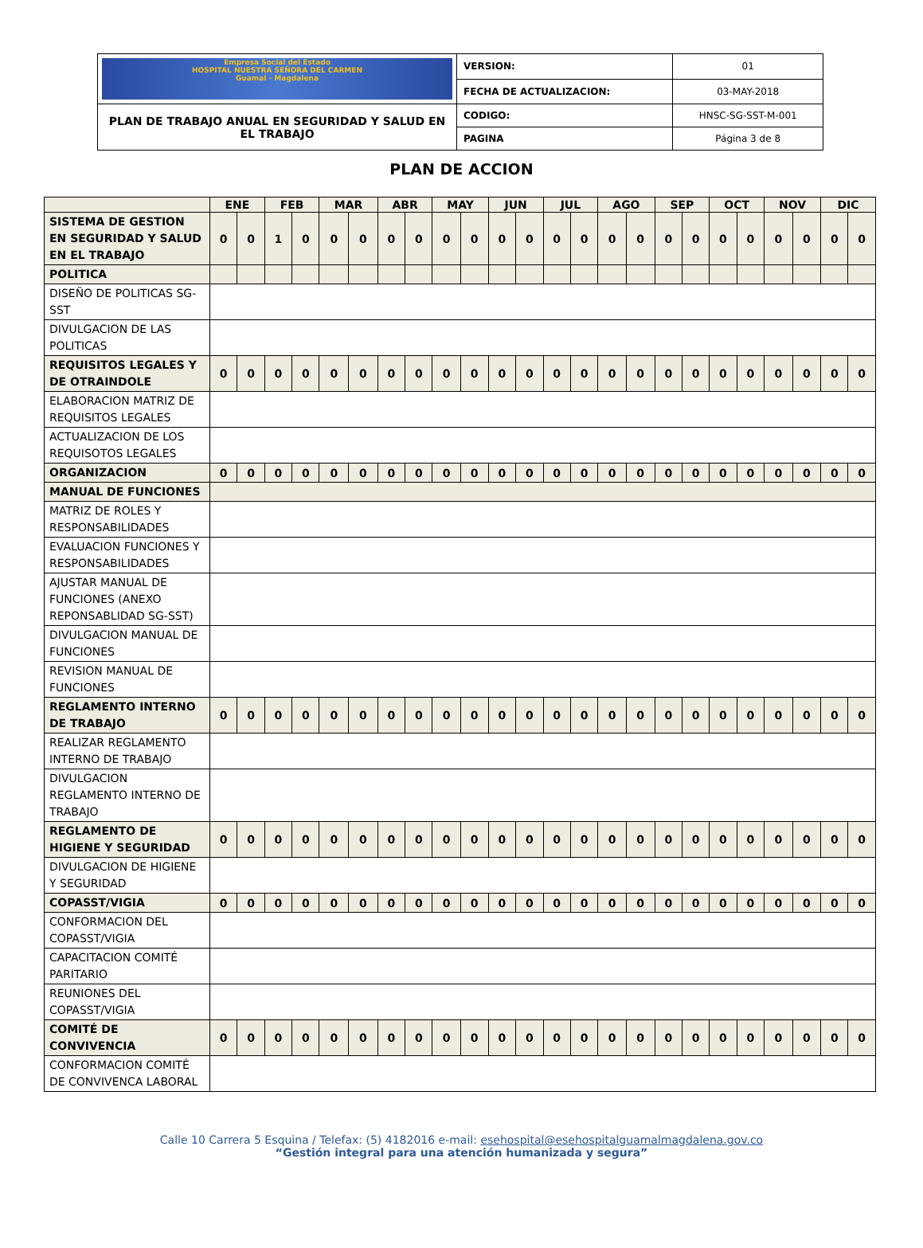| Empresa Social del Estado HOSPITAL NUESTRA SEÑORA DEL CARMEN Guamal - Magdalena | VERSION: | 01 |
| | FECHA DE ACTUALIZACION: | 03-MAY-2018 |
| PLAN DE TRABAJO ANUAL EN SEGURIDAD Y SALUD EN EL TRABAJO | CODIGO: | HNSC-SG-SST-M-001 |
| | PAGINA | Página 3 de 8 |
PLAN DE ACCION
| | ENE | | FEB | | MAR | | ABR | | MAY | | JUN | | JUL | | AGO | | SEP | | OCT | | NOV | | DIC | |
| --- | --- | --- | --- | --- | --- | --- | --- | --- | --- | --- | --- | --- | --- | --- | --- | --- | --- | --- | --- | --- | --- | --- | --- | --- |
| SISTEMA DE GESTION EN SEGURIDAD Y SALUD EN EL TRABAJO | 0 | 0 | 1 | 0 | 0 | 0 | 0 | 0 | 0 | 0 | 0 | 0 | 0 | 0 | 0 | 0 | 0 | 0 | 0 | 0 | 0 | 0 | 0 | 0 |
| POLITICA | | | | | | | | | | | | | | | | | | | | | | | | |
| DISEÑO DE POLITICAS SG-SST | | | | | | | | | | | | | | | | | | | | | | | | |
| DIVULGACION DE LAS POLITICAS | | | | | | | | | | | | | | | | | | | | | | | | |
| REQUISITOS LEGALES Y DE OTRAINDOLE | 0 | 0 | 0 | 0 | 0 | 0 | 0 | 0 | 0 | 0 | 0 | 0 | 0 | 0 | 0 | 0 | 0 | 0 | 0 | 0 | 0 | 0 | 0 | 0 |
| ELABORACION MATRIZ DE REQUISITOS LEGALES | | | | | | | | | | | | | | | | | | | | | | | | |
| ACTUALIZACION DE LOS REQUISOTOS LEGALES | | | | | | | | | | | | | | | | | | | | | | | | |
| ORGANIZACION | 0 | 0 | 0 | 0 | 0 | 0 | 0 | 0 | 0 | 0 | 0 | 0 | 0 | 0 | 0 | 0 | 0 | 0 | 0 | 0 | 0 | 0 | 0 | 0 |
| MANUAL DE FUNCIONES | | | | | | | | | | | | | | | | | | | | | | | | |
| MATRIZ DE ROLES Y RESPONSABILIDADES | | | | | | | | | | | | | | | | | | | | | | | | |
| EVALUACION FUNCIONES Y RESPONSABILIDADES | | | | | | | | | | | | | | | | | | | | | | | | |
| AJUSTAR MANUAL DE FUNCIONES (ANEXO REPONSABLIDAD SG-SST) | | | | | | | | | | | | | | | | | | | | | | | | |
| DIVULGACION MANUAL DE FUNCIONES | | | | | | | | | | | | | | | | | | | | | | | | |
| REVISION MANUAL DE FUNCIONES | | | | | | | | | | | | | | | | | | | | | | | | |
| REGLAMENTO INTERNO DE TRABAJO | 0 | 0 | 0 | 0 | 0 | 0 | 0 | 0 | 0 | 0 | 0 | 0 | 0 | 0 | 0 | 0 | 0 | 0 | 0 | 0 | 0 | 0 | 0 | 0 |
| REALIZAR REGLAMENTO INTERNO DE TRABAJO | | | | | | | | | | | | | | | | | | | | | | | | |
| DIVULGACION REGLAMENTO INTERNO DE TRABAJO | | | | | | | | | | | | | | | | | | | | | | | | |
| REGLAMENTO DE HIGIENE Y SEGURIDAD | 0 | 0 | 0 | 0 | 0 | 0 | 0 | 0 | 0 | 0 | 0 | 0 | 0 | 0 | 0 | 0 | 0 | 0 | 0 | 0 | 0 | 0 | 0 | 0 |
| DIVULGACION DE HIGIENE Y SEGURIDAD | | | | | | | | | | | | | | | | | | | | | | | | |
| COPASST/VIGIA | 0 | 0 | 0 | 0 | 0 | 0 | 0 | 0 | 0 | 0 | 0 | 0 | 0 | 0 | 0 | 0 | 0 | 0 | 0 | 0 | 0 | 0 | 0 | 0 |
| CONFORMACION DEL COPASST/VIGIA | | | | | | | | | | | | | | | | | | | | | | | | |
| CAPACITACION COMITÉ PARITARIO | | | | | | | | | | | | | | | | | | | | | | | | |
| REUNIONES DEL COPASST/VIGIA | | | | | | | | | | | | | | | | | | | | | | | | |
| COMITÉ DE CONVIVENCIA | 0 | 0 | 0 | 0 | 0 | 0 | 0 | 0 | 0 | 0 | 0 | 0 | 0 | 0 | 0 | 0 | 0 | 0 | 0 | 0 | 0 | 0 | 0 | 0 |
| CONFORMACION COMITÉ DE CONVIVENCA LABORAL | | | | | | | | | | | | | | | | | | | | | | | | |
Calle 10 Carrera 5 Esquina / Telefax: (5) 4182016 e-mail: esehospital@esehospitalguamalmagdalena.gov.co
“Gestión integral para una atención humanizada y segura”